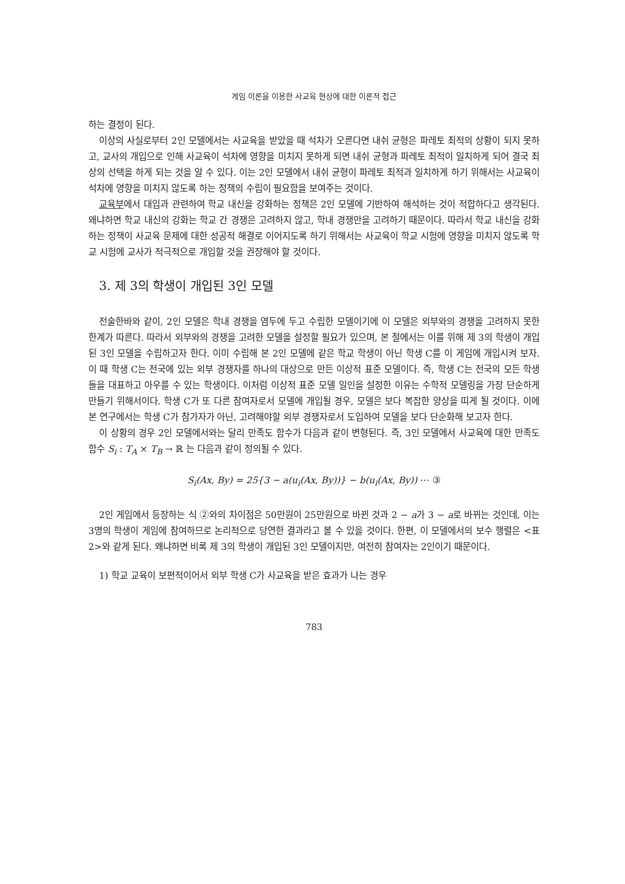게임 이론을 이용한 사교육 현상에 대한 이론적 접근
하는 결정이 된다.
이상의 사실로부터 2인 모델에서는 사교육을 받았을 때 석차가 오른다면 내쉬 균형은 파레토 최적의 상황이 되지 못하고, 교사의 개입으로 인해 사교육이 석차에 영향을 미치지 못하게 되면 내쉬 균형과 파레토 최적이 일치하게 되어 결국 최상의 선택을 하게 되는 것을 알 수 있다. 이는 2인 모델에서 내쉬 균형이 파레토 최적과 일치하게 하기 위해서는 사교육이 석차에 영향을 미치지 않도록 하는 정책의 수립이 필요함을 보여주는 것이다.
교육부에서 대입과 관련하여 학교 내신을 강화하는 정책은 2인 모델에 기반하여 해석하는 것이 적합하다고 생각된다. 왜냐하면 학교 내신의 강화는 학교 간 경쟁은 고려하지 않고, 학내 경쟁만을 고려하기 때문이다. 따라서 학교 내신을 강화하는 정책이 사교육 문제에 대한 성공적 해결로 이어지도록 하기 위해서는 사교육이 학교 시험에 영향을 미치지 않도록 학교 시험에 교사가 적극적으로 개입할 것을 권장해야 할 것이다.
3. 제 3의 학생이 개입된 3인 모델
전술한바와 같이, 2인 모델은 학내 경쟁을 염두에 두고 수립한 모델이기에 이 모델은 외부와의 경쟁을 고려하지 못한 한계가 따른다. 따라서 외부와의 경쟁을 고려한 모델을 설정할 필요가 있으며, 본 절에서는 이를 위해 제 3의 학생이 개입된 3인 모델을 수립하고자 한다. 이미 수립해 본 2인 모델에 같은 학교 학생이 아닌 학생 C를 이 게임에 개입시켜 보자. 이 때 학생 C는 전국에 있는 외부 경쟁자를 하나의 대상으로 만든 이상적 표준 모델이다. 즉, 학생 C는 전국의 모든 학생들을 대표하고 아우를 수 있는 학생이다. 이처럼 이상적 표준 모델 일인을 설정한 이유는 수학적 모델링을 가장 단순하게 만들기 위해서이다. 학생 C가 또 다른 참여자로서 모델에 개입될 경우, 모델은 보다 복잡한 양상을 띠게 될 것이다. 이에 본 연구에서는 학생 C가 참가자가 아닌, 고려해야할 외부 경쟁자로서 도입하여 모델을 보다 단순화해 보고자 한다.
이 상황의 경우 2인 모델에서와는 달리 만족도 함수가 다음과 같이 변형된다. 즉, 3인 모델에서 사교육에 대한 만족도 함수 S<sub>i</sub> : T<sub>A</sub> × T<sub>B</sub> → ℝ 는 다음과 같이 정의될 수 있다.
S<sub>i</sub>(Ax, By) = 25{3 − a(u<sub>i</sub>(Ax, By))} − b(u<sub>i</sub>(Ax, By)) ⋯ ③
2인 게임에서 등장하는 식 ②와의 차이점은 50만원이 25만원으로 바뀐 것과 2 − a가 3 − a로 바뀌는 것인데, 이는 3명의 학생이 게임에 참여하므로 논리적으로 당연한 결과라고 볼 수 있을 것이다. 한편, 이 모델에서의 보수 행렬은 <표 2>와 같게 된다. 왜냐하면 비록 제 3의 학생이 개입된 3인 모델이지만, 여전히 참여자는 2인이기 때문이다.
1) 학교 교육이 보편적이어서 외부 학생 C가 사교육을 받은 효과가 나는 경우
783